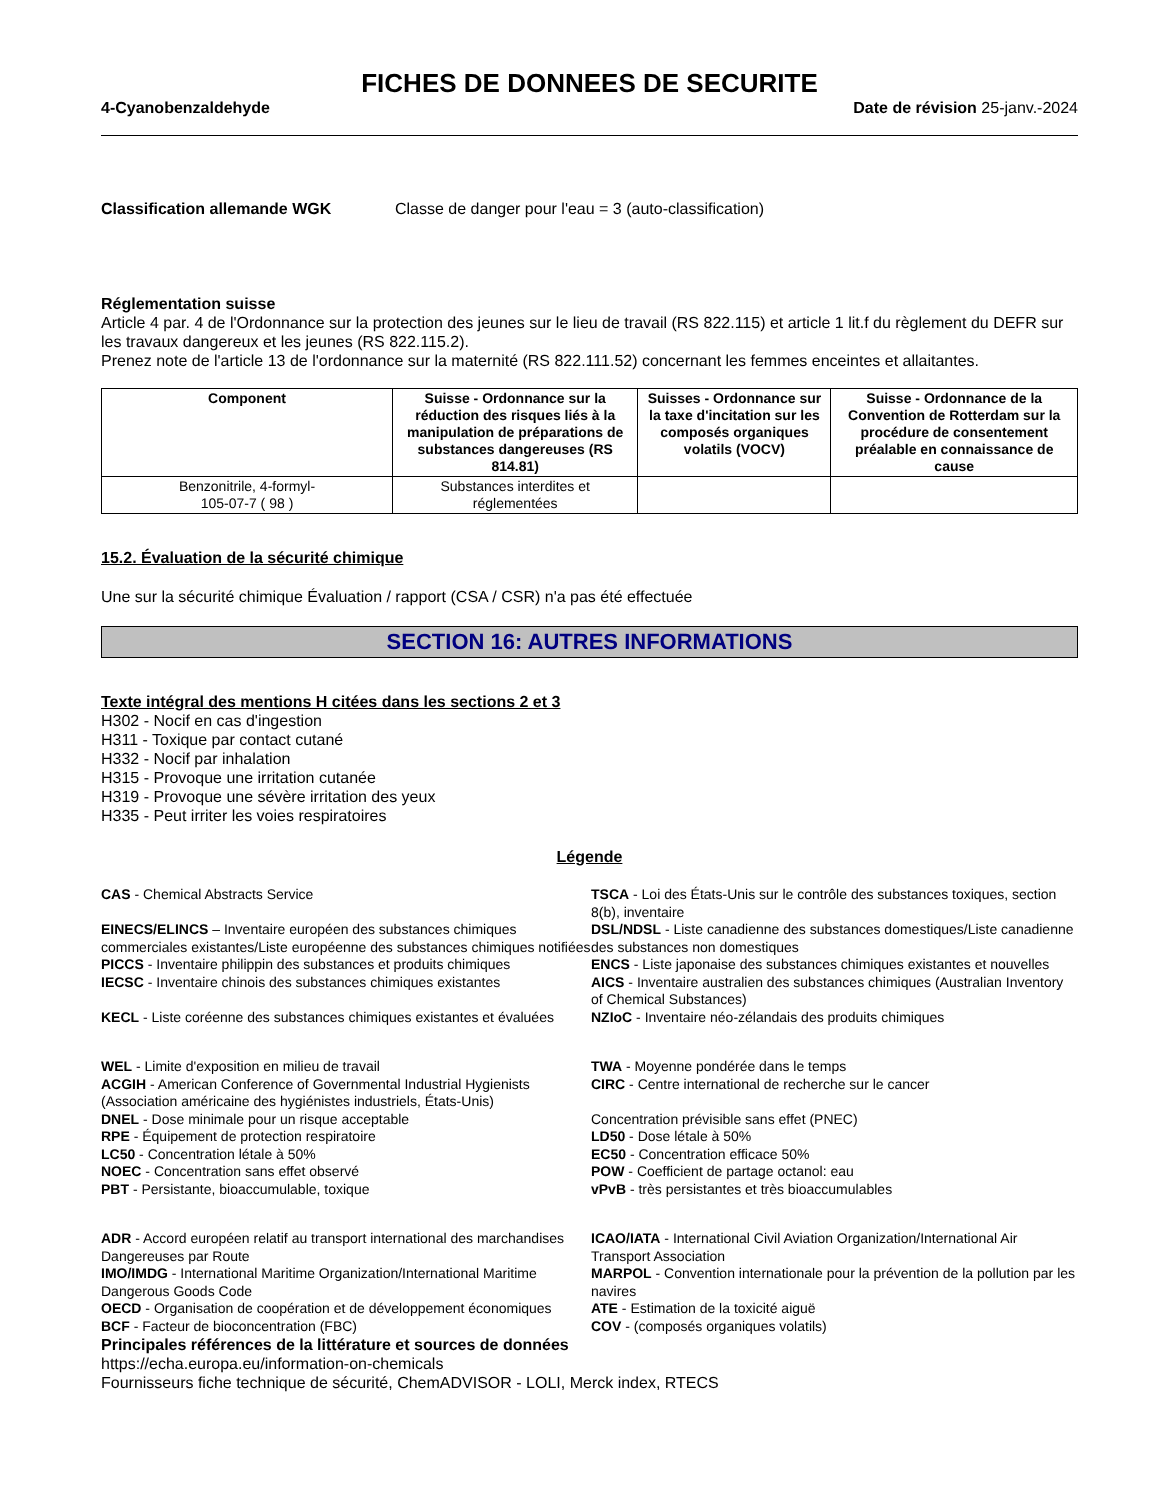FICHES DE DONNEES DE SECURITE
4-Cyanobenzaldehyde Date de révision 25-janv.-2024
Classification allemande WGK Classe de danger pour l'eau = 3 (auto-classification)
Réglementation suisse
Article 4 par. 4 de l'Ordonnance sur la protection des jeunes sur le lieu de travail (RS 822.115) et article 1 lit.f du règlement du DEFR sur les travaux dangereux et les jeunes (RS 822.115.2).
Prenez note de l'article 13 de l'ordonnance sur la maternité (RS 822.111.52) concernant les femmes enceintes et allaitantes.
| Component | Suisse - Ordonnance sur la réduction des risques liés à la manipulation de préparations de substances dangereuses (RS 814.81) | Suisses - Ordonnance sur la taxe d'incitation sur les composés organiques volatils (VOCV) | Suisse - Ordonnance de la Convention de Rotterdam sur la procédure de consentement préalable en connaissance de cause |
| --- | --- | --- | --- |
| Benzonitrile, 4-formyl- 105-07-7 ( 98 ) | Substances interdites et réglementées | | |
15.2. Évaluation de la sécurité chimique
Une sur la sécurité chimique Évaluation / rapport (CSA / CSR) n'a pas été effectuée
SECTION 16: AUTRES INFORMATIONS
Texte intégral des mentions H citées dans les sections 2 et 3
H302 - Nocif en cas d'ingestion
H311 - Toxique par contact cutané
H332 - Nocif par inhalation
H315 - Provoque une irritation cutanée
H319 - Provoque une sévère irritation des yeux
H335 - Peut irriter les voies respiratoires
Légende
CAS - Chemical Abstracts Service
TSCA - Loi des États-Unis sur le contrôle des substances toxiques, section 8(b), inventaire
EINECS/ELINCS – Inventaire européen des substances chimiques commerciales existantes/Liste européenne des substances chimiques notifiées
DSL/NDSL - Liste canadienne des substances domestiques/Liste canadienne des substances non domestiques
PICCS - Inventaire philippin des substances et produits chimiques
ENCS - Liste japonaise des substances chimiques existantes et nouvelles
IECSC - Inventaire chinois des substances chimiques existantes
AICS - Inventaire australien des substances chimiques (Australian Inventory of Chemical Substances)
KECL - Liste coréenne des substances chimiques existantes et évaluées
NZIoC - Inventaire néo-zélandais des produits chimiques
WEL - Limite d'exposition en milieu de travail
TWA - Moyenne pondérée dans le temps
ACGIH - American Conference of Governmental Industrial Hygienists (Association américaine des hygiénistes industriels, États-Unis)
CIRC - Centre international de recherche sur le cancer
DNEL - Dose minimale pour un risque acceptable
Concentration prévisible sans effet (PNEC)
RPE - Équipement de protection respiratoire
LD50 - Dose létale à 50%
LC50 - Concentration létale à 50%
EC50 - Concentration efficace 50%
NOEC - Concentration sans effet observé
POW - Coefficient de partage octanol: eau
PBT - Persistante, bioaccumulable, toxique
vPvB - très persistantes et très bioaccumulables
ADR - Accord européen relatif au transport international des marchandises Dangereuses par Route
ICAO/IATA - International Civil Aviation Organization/International Air Transport Association
IMO/IMDG - International Maritime Organization/International Maritime Dangerous Goods Code
MARPOL - Convention internationale pour la prévention de la pollution par les navires
OECD - Organisation de coopération et de développement économiques
ATE - Estimation de la toxicité aiguë
BCF - Facteur de bioconcentration (FBC)
COV - (composés organiques volatils)
Principales références de la littérature et sources de données
https://echa.europa.eu/information-on-chemicals
Fournisseurs fiche technique de sécurité, ChemADVISOR - LOLI, Merck index, RTECS